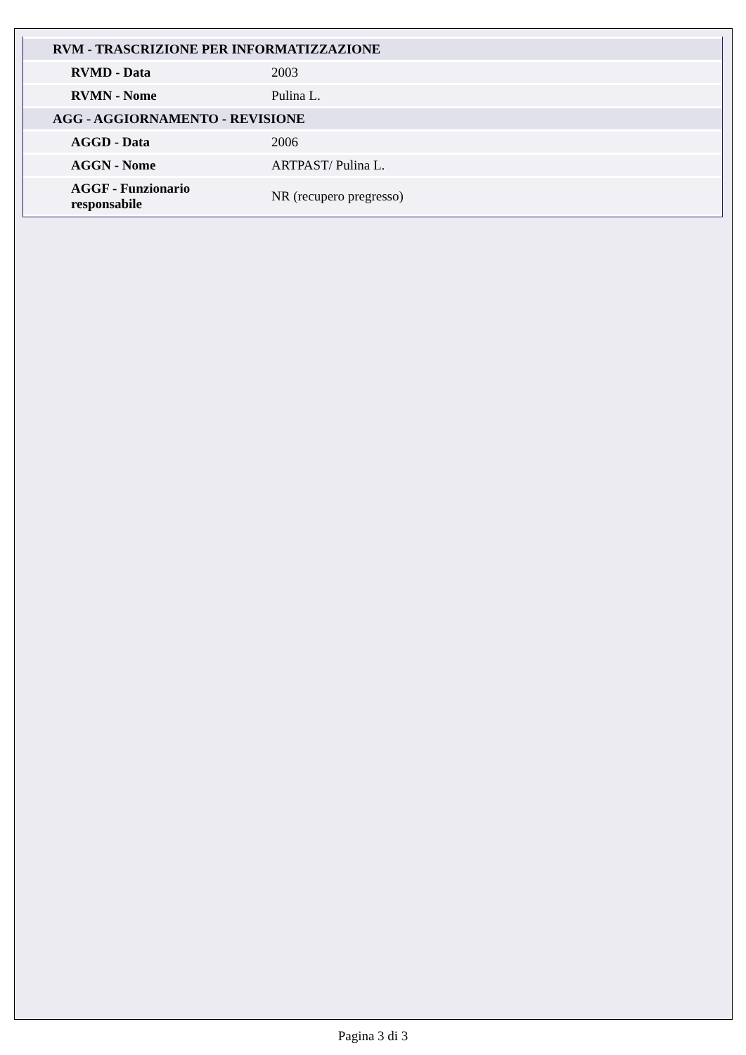| RVM - TRASCRIZIONE PER INFORMATIZZAZIONE | |
| RVMD - Data | 2003 |
| RVMN - Nome | Pulina L. |
| AGG - AGGIORNAMENTO - REVISIONE | |
| AGGD - Data | 2006 |
| AGGN - Nome | ARTPAST/ Pulina L. |
| AGGF - Funzionario responsabile | NR (recupero pregresso) |
Pagina 3 di 3